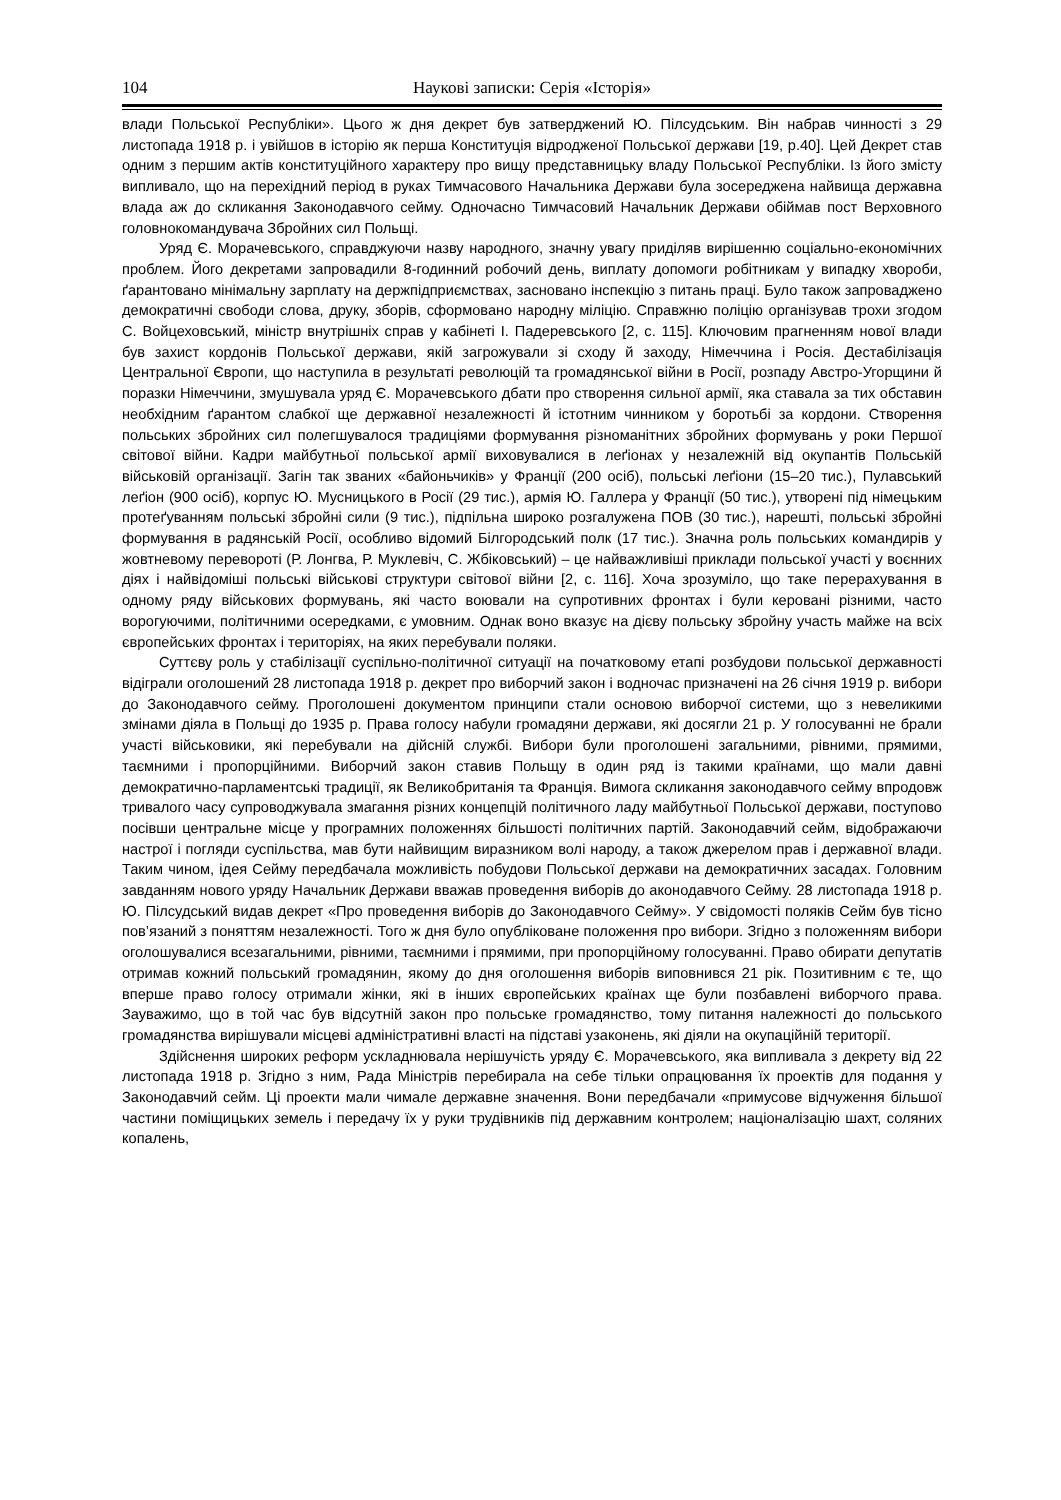104 Наукові записки: Серія «Історія»
влади Польської Республіки». Цього ж дня декрет був затверджений Ю. Пілсудським. Він набрав чинності з 29 листопада 1918 р. і увійшов в історію як перша Конституція відродженої Польської держави [19, р.40]. Цей Декрет став одним з першим актів конституційного характеру про вищу представницьку владу Польської Республіки. Із його змісту випливало, що на перехідний період в руках Тимчасового Начальника Держави була зосереджена найвища державна влада аж до скликання Законодавчого сейму. Одночасно Тимчасовий Начальник Держави обіймав пост Верховного головнокомандувача Збройних сил Польщі.
Уряд Є. Морачевського, справджуючи назву народного, значну увагу приділяв вирішенню соціально-економічних проблем. Його декретами запровадили 8-годинний робочий день, виплату допомоги робітникам у випадку хвороби, ґарантовано мінімальну зарплату на держпідприємствах, засновано інспекцію з питань праці. Було також запроваджено демократичні свободи слова, друку, зборів, сформовано народну міліцію. Справжню поліцію організував трохи згодом С. Войцеховський, міністр внутрішніх справ у кабінеті І. Падеревського [2, с. 115]. Ключовим прагненням нової влади був захист кордонів Польської держави, якій загрожували зі сходу й заходу, Німеччина і Росія. Дестабілізація Центральної Європи, що наступила в результаті революцій та громадянської війни в Росії, розпаду Австро-Угорщини й поразки Німеччини, змушувала уряд Є. Морачевського дбати про створення сильної армії, яка ставала за тих обставин необхідним ґарантом слабкої ще державної незалежності й істотним чинником у боротьбі за кордони. Створення польських збройних сил полегшувалося традиціями формування різноманітних збройних формувань у роки Першої світової війни. Кадри майбутньої польської армії виховувалися в леґіонах у незалежній від окупантів Польській військовій організації. Загін так званих «байоньчиків» у Франції (200 осіб), польські леґіони (15–20 тис.), Пулавський леґіон (900 осіб), корпус Ю. Мусницького в Росії (29 тис.), армія Ю. Галлера у Франції (50 тис.), утворені під німецьким протеґуванням польські збройні сили (9 тис.), підпільна широко розгалужена ПОВ (30 тис.), нарешті, польські збройні формування в радянській Росії, особливо відомий Білгородський полк (17 тис.). Значна роль польських командирів у жовтневому перевороті (Р. Лонгва, Р. Муклевіч, С. Жбіковський) – це найважливіші приклади польської участі у воєнних діях і найвідоміші польські військові структури світової війни [2, с. 116]. Хоча зрозуміло, що таке перерахування в одному ряду військових формувань, які часто воювали на супротивних фронтах і були керовані різними, часто ворогуючими, політичними осередками, є умовним. Однак воно вказує на дієву польську збройну участь майже на всіх європейських фронтах і територіях, на яких перебували поляки.
Суттєву роль у стабілізації суспільно-політичної ситуації на початковому етапі розбудови польської державності відіграли оголошений 28 листопада 1918 р. декрет про виборчий закон і водночас призначені на 26 січня 1919 р. вибори до Законодавчого сейму. Проголошені документом принципи стали основою виборчої системи, що з невеликими змінами діяла в Польщі до 1935 р. Права голосу набули громадяни держави, які досягли 21 р. У голосуванні не брали участі військовики, які перебували на дійсній службі. Вибори були проголошені загальними, рівними, прямими, таємними і пропорційними. Виборчий закон ставив Польщу в один ряд із такими країнами, що мали давні демократично-парламентські традиції, як Великобританія та Франція. Вимога скликання законодавчого сейму впродовж тривалого часу супроводжувала змагання різних концепцій політичного ладу майбутньої Польської держави, поступово посівши центральне місце у програмних положеннях більшості політичних партій. Законодавчий сейм, відображаючи настрої і погляди суспільства, мав бути найвищим виразником волі народу, а також джерелом прав і державної влади. Таким чином, ідея Сейму передбачала можливість побудови Польської держави на демократичних засадах. Головним завданням нового уряду Начальник Держави вважав проведення виборів до аконодавчого Сейму. 28 листопада 1918 р. Ю. Пілсудський видав декрет «Про проведення виборів до Законодавчого Сейму». У свідомості поляків Сейм був тісно пов’язаний з поняттям незалежності. Того ж дня було опубліковане положення про вибори. Згідно з положенням вибори оголошувалися всезагальними, рівними, таємними і прямими, при пропорційному голосуванні. Право обирати депутатів отримав кожний польський громадянин, якому до дня оголошення виборів виповнився 21 рік. Позитивним є те, що вперше право голосу отримали жінки, які в інших європейських країнах ще були позбавлені виборчого права. Зауважимо, що в той час був відсутній закон про польське громадянство, тому питання належності до польського громадянства вирішували місцеві адміністративні власті на підставі узаконень, які діяли на окупаційній території.
Здійснення широких реформ ускладнювала нерішучість уряду Є. Морачевського, яка випливала з декрету від 22 листопада 1918 р. Згідно з ним, Рада Міністрів перебирала на себе тільки опрацювання їх проектів для подання у Законодавчий сейм. Ці проекти мали чимале державне значення. Вони передбачали «примусове відчуження більшої частини поміщицьких земель і передачу їх у руки трудівників під державним контролем; націоналізацію шахт, соляних копалень,